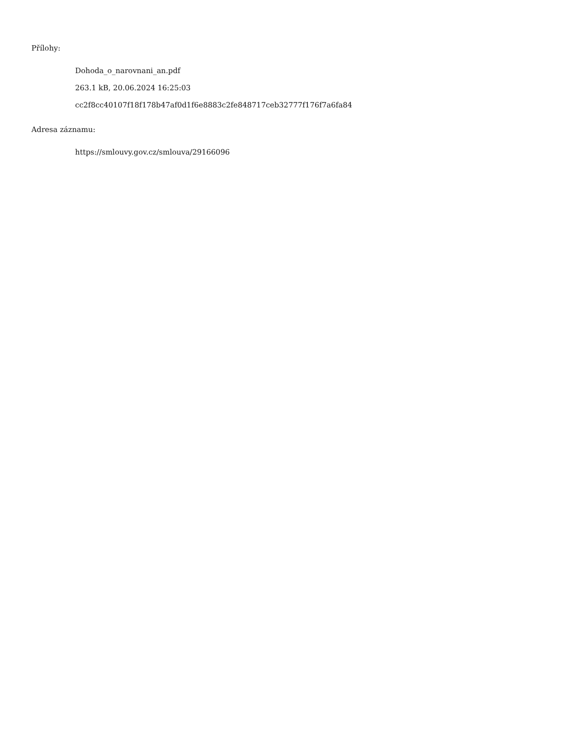Přílohy:
Dohoda_o_narovnani_an.pdf
263.1 kB, 20.06.2024 16:25:03
cc2f8cc40107f18f178b47af0d1f6e8883c2fe848717ceb32777f176f7a6fa84
Adresa záznamu:
https://smlouvy.gov.cz/smlouva/29166096